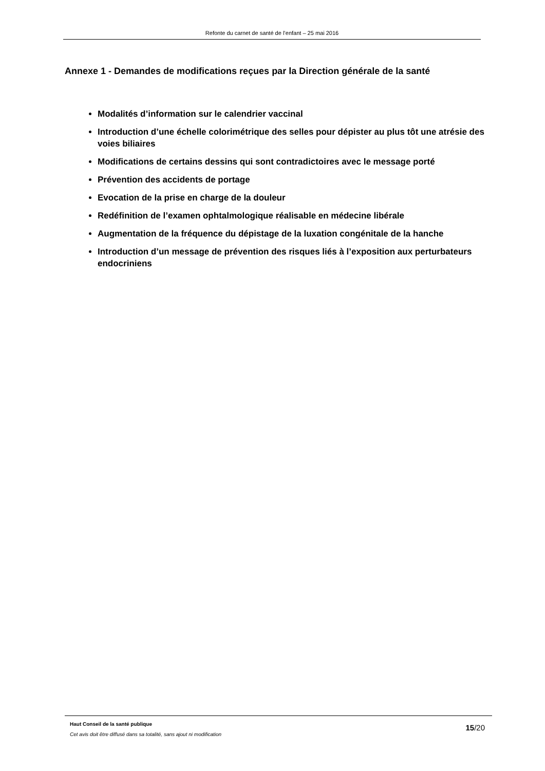Refonte du carnet de santé de l’enfant – 25 mai 2016
Annexe 1 - Demandes de modifications reçues par la Direction générale de la santé
Modalités d’information sur le calendrier vaccinal
Introduction d’une échelle colorimétrique des selles pour dépister au plus tôt une atrésie des voies biliaires
Modifications de certains dessins qui sont contradictoires avec le message porté
Prévention des accidents de portage
Evocation de la prise en charge de la douleur
Redéfinition de l’examen ophtalmologique réalisable en médecine libérale
Augmentation de la fréquence du dépistage de la luxation congénitale de la hanche
Introduction d’un message de prévention des risques liés à l’exposition aux perturbateurs endocriniens
Haut Conseil de la santé publique
Cet avis doit être diffusé dans sa totalité, sans ajout ni modification
15/20